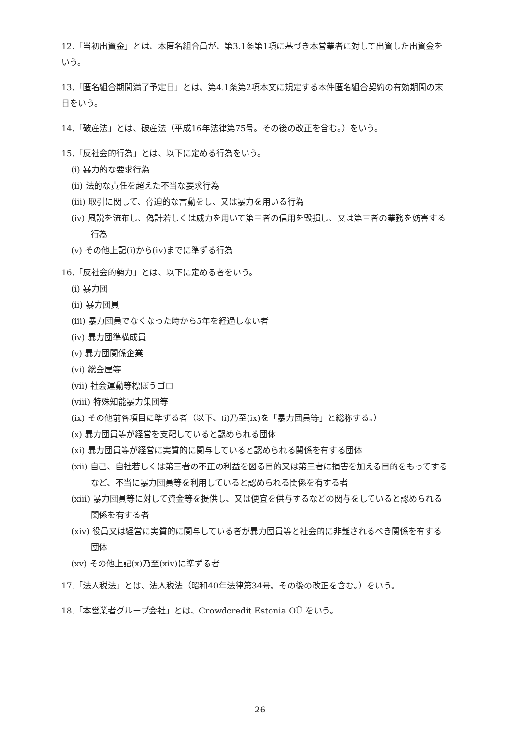12.「当初出資金」とは、本匿名組合員が、第3.1条第1項に基づき本営業者に対して出資した出資金をいう。
13.「匿名組合期間満了予定日」とは、第4.1条第2項本文に規定する本件匿名組合契約の有効期間の末日をいう。
14.「破産法」とは、破産法（平成16年法律第75号。その後の改正を含む。）をいう。
15.「反社会的行為」とは、以下に定める行為をいう。
(i) 暴力的な要求行為
(ii) 法的な責任を超えた不当な要求行為
(iii) 取引に関して、脅迫的な言動をし、又は暴力を用いる行為
(iv) 風説を流布し、偽計若しくは威力を用いて第三者の信用を毀損し、又は第三者の業務を妨害する行為
(v) その他上記(i)から(iv)までに準ずる行為
16.「反社会的勢力」とは、以下に定める者をいう。
(i) 暴力団
(ii) 暴力団員
(iii) 暴力団員でなくなった時から5年を経過しない者
(iv) 暴力団準構成員
(v) 暴力団関係企業
(vi) 総会屋等
(vii) 社会運動等標ぼうゴロ
(viii) 特殊知能暴力集団等
(ix) その他前各項目に準ずる者（以下、(i)乃至(ix)を「暴力団員等」と総称する。）
(x) 暴力団員等が経営を支配していると認められる団体
(xi) 暴力団員等が経営に実質的に関与していると認められる関係を有する団体
(xii) 自己、自社若しくは第三者の不正の利益を図る目的又は第三者に損害を加える目的をもってするなど、不当に暴力団員等を利用していると認められる関係を有する者
(xiii) 暴力団員等に対して資金等を提供し、又は便宜を供与するなどの関与をしていると認められる関係を有する者
(xiv) 役員又は経営に実質的に関与している者が暴力団員等と社会的に非難されるべき関係を有する団体
(xv) その他上記(x)乃至(xiv)に準ずる者
17.「法人税法」とは、法人税法（昭和40年法律第34号。その後の改正を含む。）をいう。
18.「本営業者グループ会社」とは、Crowdcredit Estonia OÜ をいう。
26